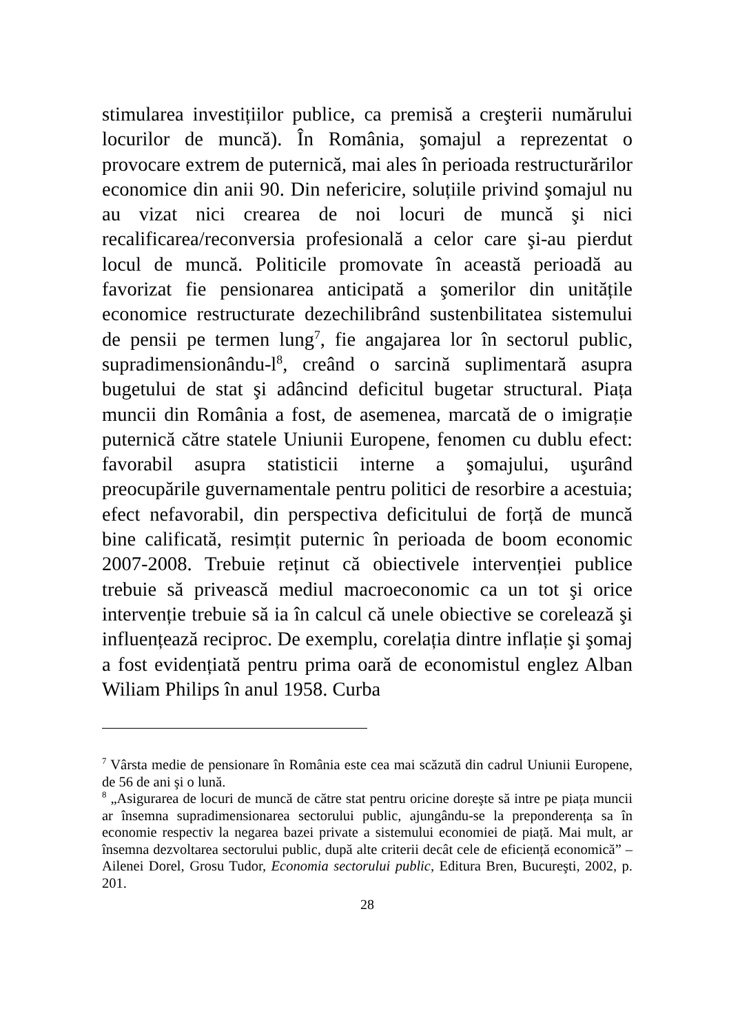stimularea investițiilor publice, ca premisă a creşterii numărului locurilor de muncă). În România, şomajul a reprezentat o provocare extrem de puternică, mai ales în perioada restructurărilor economice din anii 90. Din nefericire, soluțiile privind şomajul nu au vizat nici crearea de noi locuri de muncă şi nici recalificarea/reconversia profesională a celor care şi-au pierdut locul de muncă. Politicile promovate în această perioadă au favorizat fie pensionarea anticipată a şomerilor din unitățile economice restructurate dezechilibrând sustenbilitatea sistemului de pensii pe termen lung<sup>7</sup>, fie angajarea lor în sectorul public, supradimensionându-l<sup>8</sup>, creând o sarcină suplimentară asupra bugetului de stat şi adâncind deficitul bugetar structural. Piața muncii din România a fost, de asemenea, marcată de o imigrație puternică către statele Uniunii Europene, fenomen cu dublu efect: favorabil asupra statisticii interne a şomajului, uşurând preocupările guvernamentale pentru politici de resorbire a acestuia; efect nefavorabil, din perspectiva deficitului de forță de muncă bine calificată, resimțit puternic în perioada de boom economic 2007-2008. Trebuie reținut că obiectivele intervenției publice trebuie să privească mediul macroeconomic ca un tot şi orice intervenție trebuie să ia în calcul că unele obiective se corelează şi influențează reciproc. De exemplu, corelația dintre inflație şi şomaj a fost evidențiată pentru prima oară de economistul englez Alban Wiliam Philips în anul 1958. Curba
<sup>7</sup> Vârsta medie de pensionare în România este cea mai scăzută din cadrul Uniunii Europene, de 56 de ani şi o lună.
<sup>8</sup> „Asigurarea de locuri de muncă de către stat pentru oricine doreşte să intre pe piața muncii ar însemna supradimensionarea sectorului public, ajungându-se la preponderența sa în economie respectiv la negarea bazei private a sistemului economiei de piață. Mai mult, ar însemna dezvoltarea sectorului public, după alte criterii decât cele de eficiență economică” – Ailenei Dorel, Grosu Tudor, Economia sectorului public, Editura Bren, Bucureşti, 2002, p. 201.
28